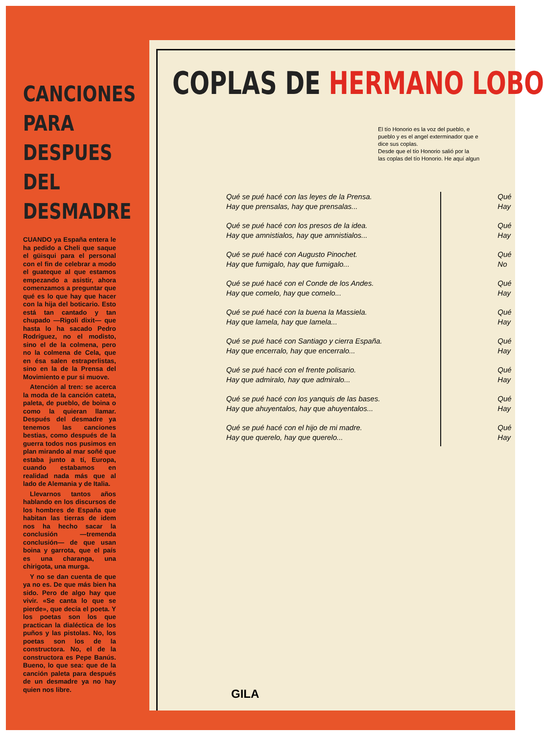CANCIONES PARA DESPUES DEL DESMADRE
CUANDO ya España entera le ha pedido a Cheli que saque el güisqui para el personal con el fin de celebrar a modo el guateque al que estamos empezando a asistir, ahora comenzamos a preguntar que qué es lo que hay que hacer con la hija del boticario. Esto está tan cantado y tan chupado —Rigoli dixit— que hasta lo ha sacado Pedro Rodríguez, no el modisto, sino el de la colmena, pero no la colmena de Cela, que en ésa salen estraperlistas, sino en la de la Prensa del Movimiento e pur si muove.
Atención al tren: se acerca la moda de la canción cateta, paleta, de pueblo, de boina o como la quieran llamar. Después del desmadre ya tenemos las canciones bestias, como después de la guerra todos nos pusimos en plan mirando al mar soñé que estaba junto a tí, Europa, cuando estabamos en realidad nada más que al lado de Alemania y de Italia.
Llevarnos tantos años hablando en los discursos de los hombres de España que habitan las tierras de idem nos ha hecho sacar la conclusión —tremenda conclusión— de que usan boina y garrota, que el país es una charanga, una chirigota, una murga.
Y no se dan cuenta de que ya no es. De que más bien ha sido. Pero de algo hay que vivir. «Se canta lo que se pierde», que decía el poeta. Y los poetas son los que practican la dialéctica de los puños y las pistolas. No, los poetas son los de la constructora. No, el de la constructora es Pepe Banús. Bueno, lo que sea: que de la canción paleta para después de un desmadre ya no hay quien nos libre.
COPLAS DE HERMANO LOBO
El tío Honorio es la voz del pueblo, e
pueblo y es el angel exterminador que e
dice sus coplas.
Desde que el tío Honorio salió por la
las coplas del tío Honorio. He aquí algun
Qué se pué hacé con las leyes de la Prensa.
Hay que prensalas, hay que prensalas...
Qué se pué hacé con los presos de la idea.
Hay que amnistialos, hay que amnistialos...
Qué se pué hacé con Augusto Pinochet.
Hay que fumigalo, hay que fumigalo...
Qué se pué hacé con el Conde de los Andes.
Hay que comelo, hay que comelo...
Qué se pué hacé con la buena la Massiela.
Hay que lamela, hay que lamela...
Qué se pué hacé con Santiago y cierra España.
Hay que encerralo, hay que encerralo...
Qué se pué hacé con el frente polisario.
Hay que admiralo, hay que admiralo...
Qué se pué hacé con los yanquis de las bases.
Hay que ahuyentalos, hay que ahuyentalos...
Qué se pué hacé con el hijo de mi madre.
Hay que querelo, hay que querelo...
Qué
Hay
Qué
Hay
Qué
No
Qué
Hay
Qué
Hay
Qué
Hay
Qué
Hay
Qué
Hay
Qué
Hay
GILA